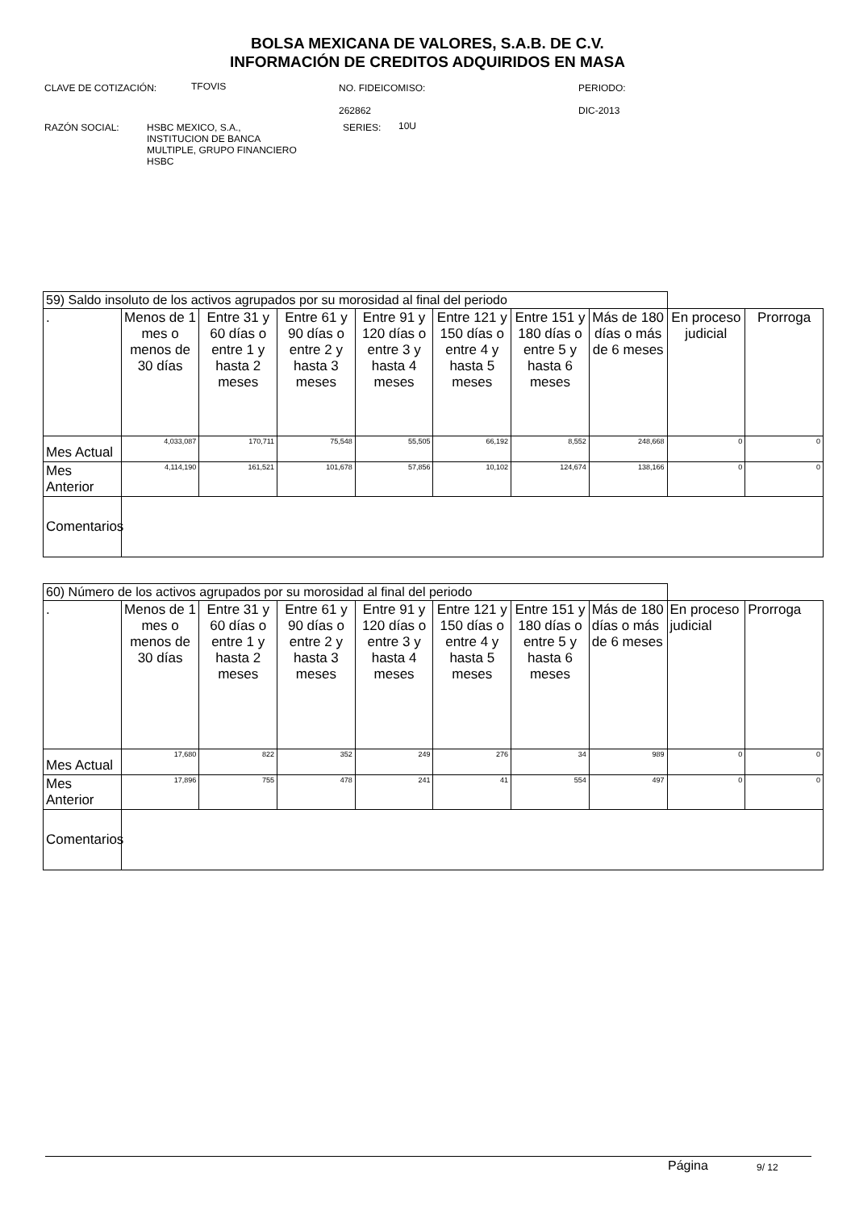BOLSA MEXICANA DE VALORES, S.A.B. DE C.V.
INFORMACIÓN DE CREDITOS ADQUIRIDOS EN MASA
CLAVE DE COTIZACIÓN: TFOVIS
NO. FIDEICOMISO:
262862
PERIODO:
DIC-2013
RAZÓN SOCIAL:
HSBC MEXICO, S.A.,
INSTITUCION DE BANCA
MULTIPLE, GRUPO FINANCIERO
HSBC
SERIES: 10U
| 59) Saldo insoluto de los activos agrupados por su morosidad al final del periodo | | | | | | | | | |
| . | Menos de 1 mes o menos de 30 días | Entre 31 y 60 días o entre 1 y hasta 2 meses | Entre 61 y 90 días o entre 2 y hasta 3 meses | Entre 91 y 120 días o entre 3 y hasta 4 meses | Entre 121 y 150 días o entre 4 y hasta 5 meses | Entre 151 y 180 días o entre 5 y hasta 6 meses | Más de 180 días o más de 6 meses | En proceso judicial | Prorroga |
| Mes Actual | 4,033,087 | 170,711 | 75,548 | 55,505 | 66,192 | 8,552 | 248,668 | 0 | 0 |
| Mes Anterior | 4,114,190 | 161,521 | 101,678 | 57,856 | 10,102 | 124,674 | 138,166 | 0 | 0 |
| Comentarios | | | | | | | | | |
| 60) Número de los activos agrupados por su morosidad al final del periodo | | | | | | | | | |
| . | Menos de 1 mes o menos de 30 días | Entre 31 y 60 días o entre 1 y hasta 2 meses | Entre 61 y 90 días o entre 2 y hasta 3 meses | Entre 91 y 120 días o entre 3 y hasta 4 meses | Entre 121 y 150 días o entre 4 y hasta 5 meses | Entre 151 y 180 días o entre 5 y hasta 6 meses | Más de 180 días o más de 6 meses | En proceso judicial | Prorroga |
| Mes Actual | 17,680 | 822 | 352 | 249 | 276 | 34 | 989 | 0 | 0 |
| Mes Anterior | 17,896 | 755 | 478 | 241 | 41 | 554 | 497 | 0 | 0 |
| Comentarios | | | | | | | | | |
Página 9/ 12